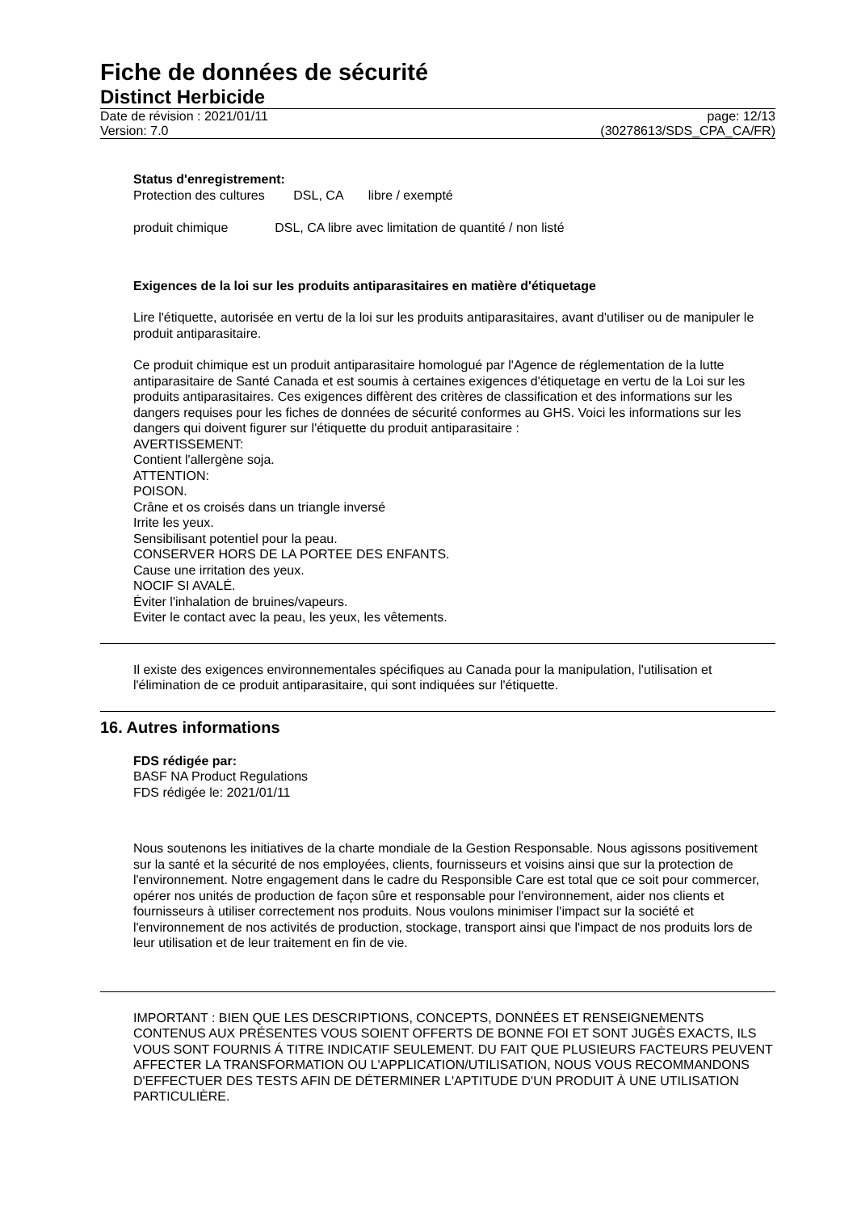Fiche de données de sécurité
Distinct Herbicide
Date de révision : 2021/01/11
Version: 7.0
page: 12/13
(30278613/SDS_CPA_CA/FR)
Status d'enregistrement:
Protection des cultures DSL, CA libre / exempté
produit chimique DSL, CA libre avec limitation de quantité / non listé
Exigences de la loi sur les produits antiparasitaires en matière d'étiquetage
Lire l'étiquette, autorisée en vertu de la loi sur les produits antiparasitaires, avant d'utiliser ou de manipuler le produit antiparasitaire.
Ce produit chimique est un produit antiparasitaire homologué par l'Agence de réglementation de la lutte antiparasitaire de Santé Canada et est soumis à certaines exigences d'étiquetage en vertu de la Loi sur les produits antiparasitaires. Ces exigences diffèrent des critères de classification et des informations sur les dangers requises pour les fiches de données de sécurité conformes au GHS. Voici les informations sur les dangers qui doivent figurer sur l'étiquette du produit antiparasitaire :
AVERTISSEMENT:
Contient l'allergène soja.
ATTENTION:
POISON.
Crâne et os croisés dans un triangle inversé
Irrite les yeux.
Sensibilisant potentiel pour la peau.
CONSERVER HORS DE LA PORTEE DES ENFANTS.
Cause une irritation des yeux.
NOCIF SI AVALÉ.
Éviter l'inhalation de bruines/vapeurs.
Eviter le contact avec la peau, les yeux, les vêtements.
Il existe des exigences environnementales spécifiques au Canada pour la manipulation, l'utilisation et l'élimination de ce produit antiparasitaire, qui sont indiquées sur l'étiquette.
16. Autres informations
FDS rédigée par:
BASF NA Product Regulations
FDS rédigée le: 2021/01/11
Nous soutenons les initiatives de la charte mondiale de la Gestion Responsable. Nous agissons positivement sur la santé et la sécurité de nos employées, clients, fournisseurs et voisins ainsi que sur la protection de l'environnement. Notre engagement dans le cadre du Responsible Care est total que ce soit pour commercer, opérer nos unités de production de façon sûre et responsable pour l'environnement, aider nos clients et fournisseurs à utiliser correctement nos produits. Nous voulons minimiser l'impact sur la société et l'environnement de nos activités de production, stockage, transport ainsi que l'impact de nos produits lors de leur utilisation et de leur traitement en fin de vie.
IMPORTANT : BIEN QUE LES DESCRIPTIONS, CONCEPTS, DONNÉES ET RENSEIGNEMENTS CONTENUS AUX PRÉSENTES VOUS SOIENT OFFERTS DE BONNE FOI ET SONT JUGÈS EXACTS, ILS VOUS SONT FOURNIS Á TITRE INDICATIF SEULEMENT. DU FAIT QUE PLUSIEURS FACTEURS PEUVENT AFFECTER LA TRANSFORMATION OU L'APPLICATION/UTILISATION, NOUS VOUS RECOMMANDONS D'EFFECTUER DES TESTS AFIN DE DÉTERMINER L'APTITUDE D'UN PRODUIT À UNE UTILISATION PARTICULIÈRE.